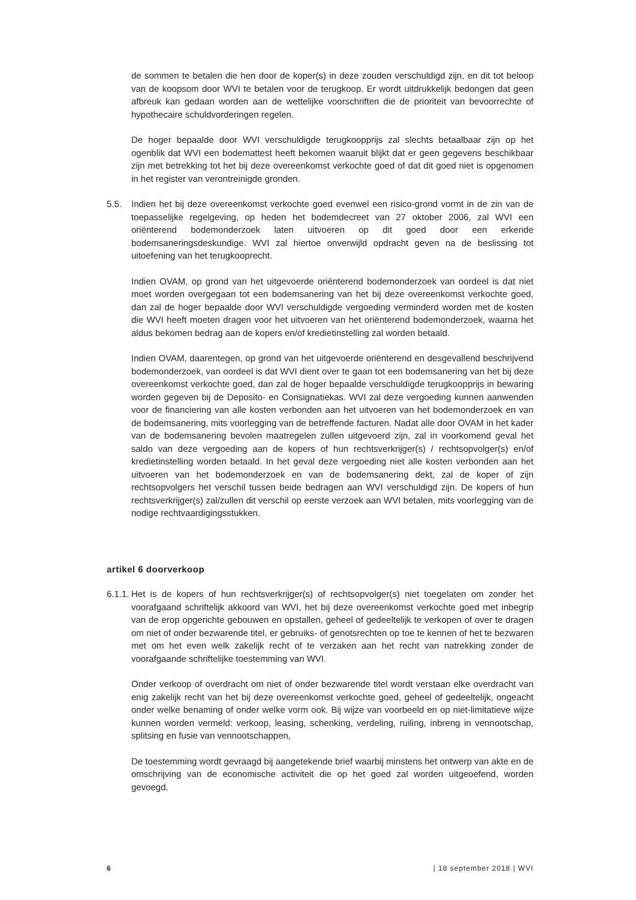de sommen te betalen die hen door de koper(s) in deze zouden verschuldigd zijn, en dit tot beloop van de koopsom door WVI te betalen voor de terugkoop. Er wordt uitdrukkelijk bedongen dat geen afbreuk kan gedaan worden aan de wettelijke voorschriften die de prioriteit van bevoorrechte of hypothecaire schuldvorderingen regelen.
De hoger bepaalde door WVI verschuldigde terugkoopprijs zal slechts betaalbaar zijn op het ogenblik dat WVI een bodemattest heeft bekomen waaruit blijkt dat er geen gegevens beschikbaar zijn met betrekking tot het bij deze overeenkomst verkochte goed of dat dit goed niet is opgenomen in het register van verontreinigde gronden.
5.5. Indien het bij deze overeenkomst verkochte goed evenwel een risico-grond vormt in de zin van de toepasselijke regelgeving, op heden het bodemdecreet van 27 oktober 2006, zal WVI een oriënterend bodemonderzoek laten uitvoeren op dit goed door een erkende bodemsaneringsdeskundige. WVI zal hiertoe onverwijld opdracht geven na de beslissing tot uitoefening van het terugkooprecht.
Indien OVAM, op grond van het uitgevoerde oriënterend bodemonderzoek van oordeel is dat niet moet worden overgegaan tot een bodemsanering van het bij deze overeenkomst verkochte goed, dan zal de hoger bepaalde door WVI verschuldigde vergoeding verminderd worden met de kosten die WVI heeft moeten dragen voor het uitvoeren van het oriënterend bodemonderzoek, waarna het aldus bekomen bedrag aan de kopers en/of kredietinstelling zal worden betaald.
Indien OVAM, daarentegen, op grond van het uitgevoerde oriënterend en desgevallend beschrijvend bodemonderzoek, van oordeel is dat WVI dient over te gaan tot een bodemsanering van het bij deze overeenkomst verkochte goed, dan zal de hoger bepaalde verschuldigde terugkoopprijs in bewaring worden gegeven bij de Deposito- en Consignatiekas. WVI zal deze vergoeding kunnen aanwenden voor de financiering van alle kosten verbonden aan het uitvoeren van het bodemonderzoek en van de bodemsanering, mits voorlegging van de betreffende facturen. Nadat alle door OVAM in het kader van de bodemsanering bevolen maatregelen zullen uitgevoerd zijn, zal in voorkomend geval het saldo van deze vergoeding aan de kopers of hun rechtsverkrijger(s) / rechtsopvolger(s) en/of kredietinstelling worden betaald. In het geval deze vergoeding niet alle kosten verbonden aan het uitvoeren van het bodemonderzoek en van de bodemsanering dekt, zal de koper of zijn rechtsopvolgers het verschil tussen beide bedragen aan WVI verschuldigd zijn. De kopers of hun rechtsverkrijger(s) zal/zullen dit verschil op eerste verzoek aan WVI betalen, mits voorlegging van de nodige rechtvaardigingsstukken.
artikel 6 doorverkoop
6.1.1.
Het is de kopers of hun rechtsverkrijger(s) of rechtsopvolger(s) niet toegelaten om zonder het voorafgaand schriftelijk akkoord van WVI, het bij deze overeenkomst verkochte goed met inbegrip van de erop opgerichte gebouwen en opstallen, geheel of gedeeltelijk te verkopen of over te dragen om niet of onder bezwarende titel, er gebruiks- of genotsrechten op toe te kennen of het te bezwaren met om het even welk zakelijk recht of te verzaken aan het recht van natrekking zonder de voorafgaande schriftelijke toestemming van WVI.
Onder verkoop of overdracht om niet of onder bezwarende titel wordt verstaan elke overdracht van enig zakelijk recht van het bij deze overeenkomst verkochte goed, geheel of gedeeltelijk, ongeacht onder welke benaming of onder welke vorm ook. Bij wijze van voorbeeld en op niet-limitatieve wijze kunnen worden vermeld: verkoop, leasing, schenking, verdeling, ruiling, inbreng in vennootschap, splitsing en fusie van vennootschappen,
De toestemming wordt gevraagd bij aangetekende brief waarbij minstens het ontwerp van akte en de omschrijving van de economische activiteit die op het goed zal worden uitgeoefend, worden gevoegd.
6 | 18 september 2018 | WVI